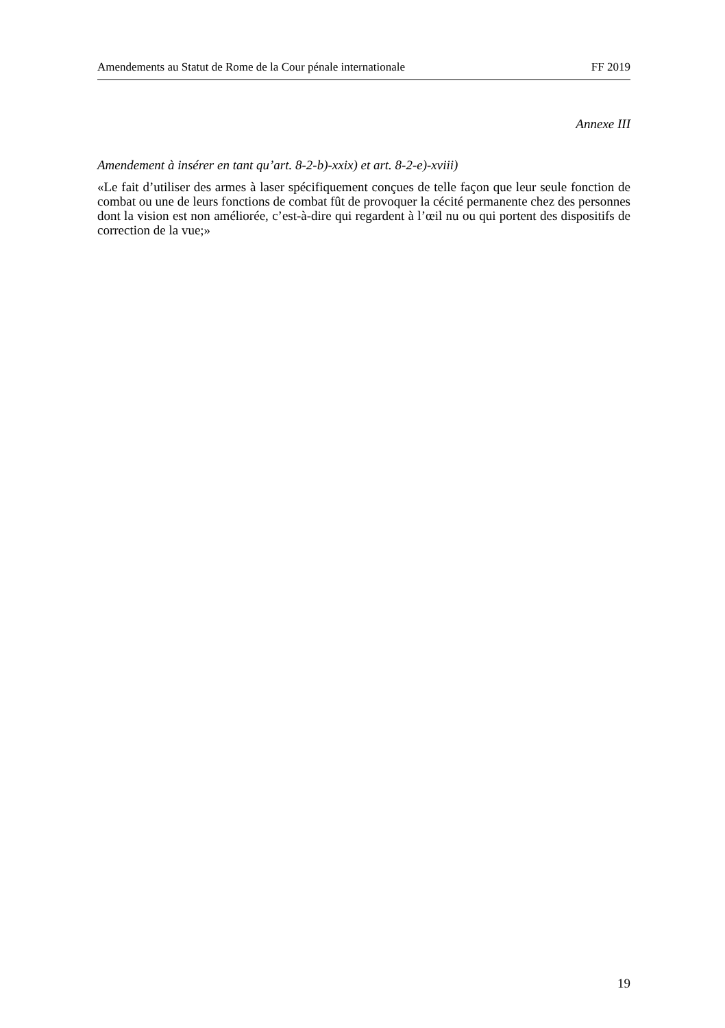Amendements au Statut de Rome de la Cour pénale internationale FF 2019
Annexe III
Amendement à insérer en tant qu’art. 8-2-b)-xxix) et art. 8-2-e)-xviii)
«Le fait d’utiliser des armes à laser spécifiquement conçues de telle façon que leur seule fonction de combat ou une de leurs fonctions de combat fût de provoquer la cécité permanente chez des personnes dont la vision est non améliorée, c’est-à-dire qui regardent à l’œil nu ou qui portent des dispositifs de correction de la vue;»
19